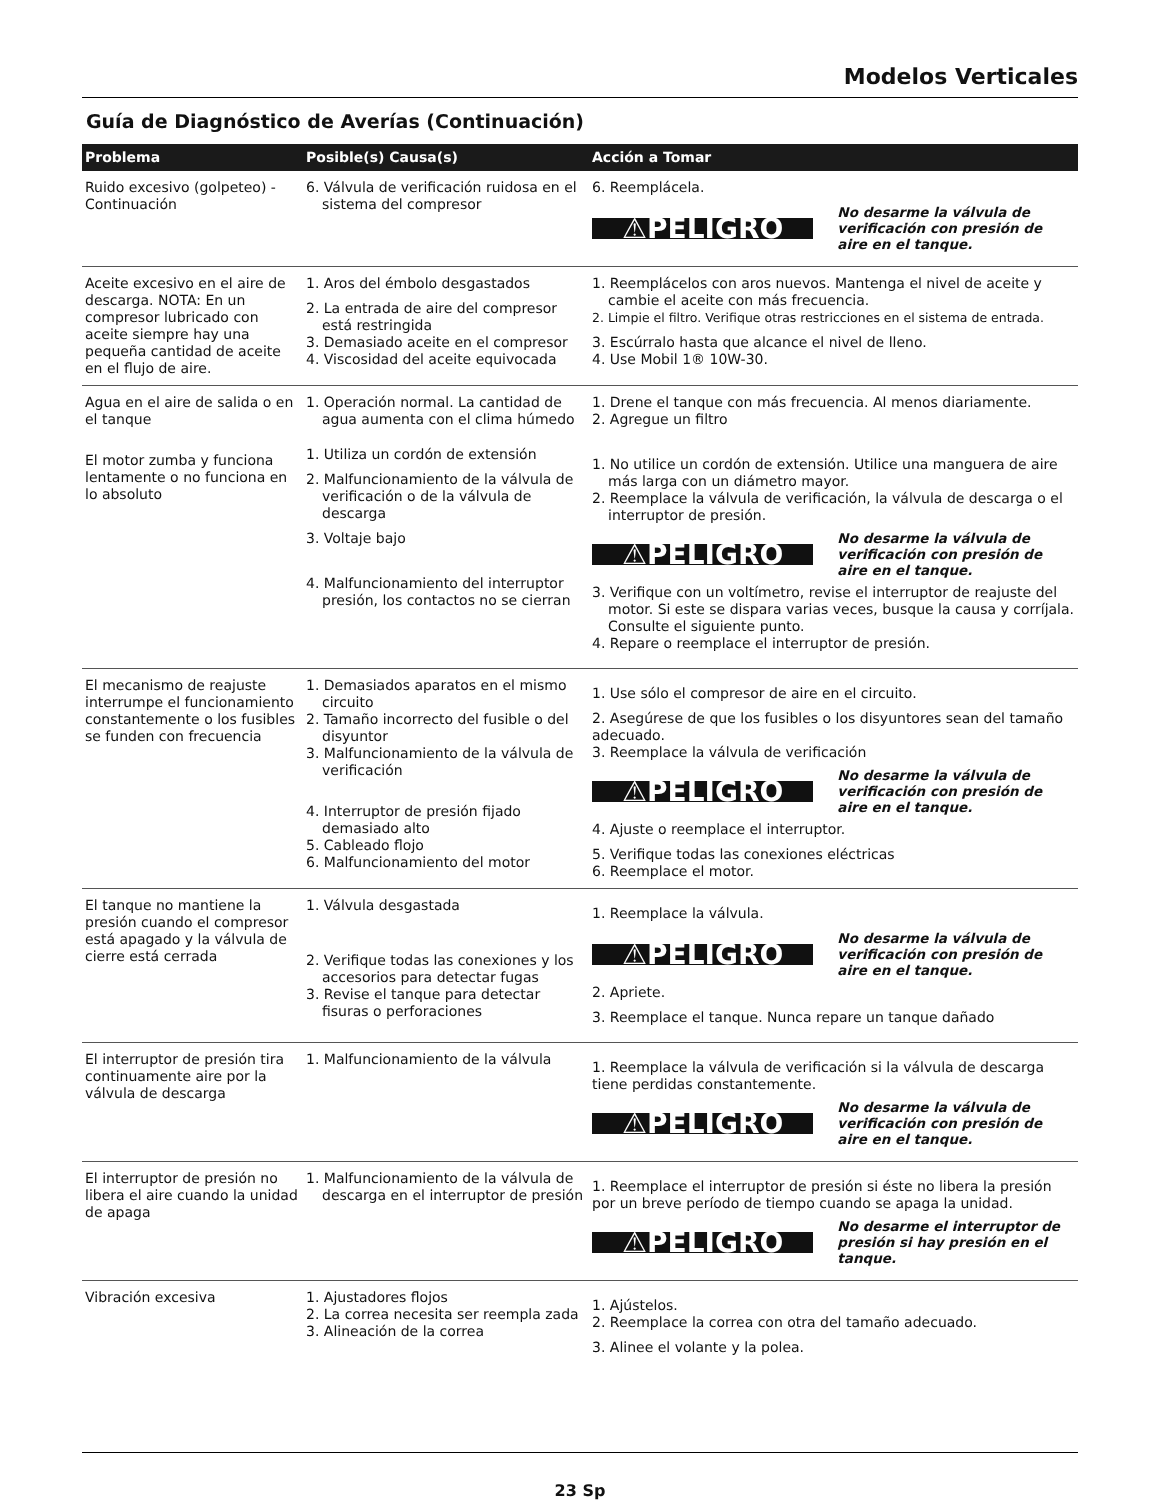Modelos Verticales
Guía de Diagnóstico de Averías (Continuación)
| Problema | Posible(s) Causa(s) | Acción a Tomar |
| --- | --- | --- |
| Ruido excesivo (golpeteo) - Continuación | 6. Válvula de verificación ruidosa en el sistema del compresor | 6. Reemplácela. ⚠PELIGRO No desarme la válvula de verificación con presión de aire en el tanque. |
| Aceite excesivo en el aire de descarga. NOTA: En un compresor lubricado con aceite siempre hay una pequeña cantidad de aceite en el flujo de aire. | 1. Aros del émbolo desgastados 2. La entrada de aire del compresor está restringida 3. Demasiado aceite en el compresor 4. Viscosidad del aceite equivocada | 1. Reemplácelos con aros nuevos. Mantenga el nivel de aceite y cambie el aceite con más frecuencia. 2. Limpie el filtro. Verifique otras restricciones en el sistema de entrada. 3. Escúrralo hasta que alcance el nivel de lleno. 4. Use Mobil 1® 10W-30. |
| Agua en el aire de salida o en el tanque El motor zumba y funciona lentamente o no funciona en lo absoluto | 1. Operación normal. La cantidad de agua aumenta con el clima húmedo 1. Utiliza un cordón de extensión 2. Malfuncionamiento de la válvula de verificación o de la válvula de descarga 3. Voltaje bajo 4. Malfuncionamiento del interruptor presión, los contactos no se cierran | 1. Drene el tanque con más frecuencia. Al menos diariamente. 2. Agregue un filtro 1. No utilice un cordón de extensión. Utilice una manguera de aire más larga con un diámetro mayor. 2. Reemplace la válvula de verificación, la válvula de descarga o el interruptor de presión. ⚠PELIGRO No desarme la válvula de verificación con presión de aire en el tanque. 3. Verifique con un voltímetro, revise el interruptor de reajuste del motor. Si este se dispara varias veces, busque la causa y corríjala. Consulte el siguiente punto. 4. Repare o reemplace el interruptor de presión. |
| El mecanismo de reajuste interrumpe el funcionamiento constantemente o los fusibles se funden con frecuencia | 1. Demasiados aparatos en el mismo circuito 2. Tamaño incorrecto del fusible o del disyuntor 3. Malfuncionamiento de la válvula de verificación 4. Interruptor de presión fijado demasiado alto 5. Cableado flojo 6. Malfuncionamiento del motor | 1. Use sólo el compresor de aire en el circuito. 2. Asegúrese de que los fusibles o los disyuntores sean del tamaño adecuado. 3. Reemplace la válvula de verificación ⚠PELIGRO No desarme la válvula de verificación con presión de aire en el tanque. 4. Ajuste o reemplace el interruptor. 5. Verifique todas las conexiones eléctricas 6. Reemplace el motor. |
| El tanque no mantiene la presión cuando el compresor está apagado y la válvula de cierre está cerrada | 1. Válvula desgastada 2. Verifique todas las conexiones y los accesorios para detectar fugas 3. Revise el tanque para detectar fisuras o perforaciones | 1. Reemplace la válvula. ⚠PELIGRO No desarme la válvula de verificación con presión de aire en el tanque. 2. Apriete. 3. Reemplace el tanque. Nunca repare un tanque dañado |
| El interruptor de presión tira continuamente aire por la válvula de descarga | 1. Malfuncionamiento de la válvula | 1. Reemplace la válvula de verificación si la válvula de descarga tiene perdidas constantemente. ⚠PELIGRO No desarme la válvula de verificación con presión de aire en el tanque. |
| El interruptor de presión no libera el aire cuando la unidad de apaga | 1. Malfuncionamiento de la válvula de descarga en el interruptor de presión | 1. Reemplace el interruptor de presión si éste no libera la presión por un breve período de tiempo cuando se apaga la unidad. ⚠PELIGRO No desarme el interruptor de presión si hay presión en el tanque. |
| Vibración excesiva | 1. Ajustadores flojos 2. La correa necesita ser reempla zada 3. Alineación de la correa | 1. Ajústelos. 2. Reemplace la correa con otra del tamaño adecuado. 3. Alinee el volante y la polea. |
23 Sp